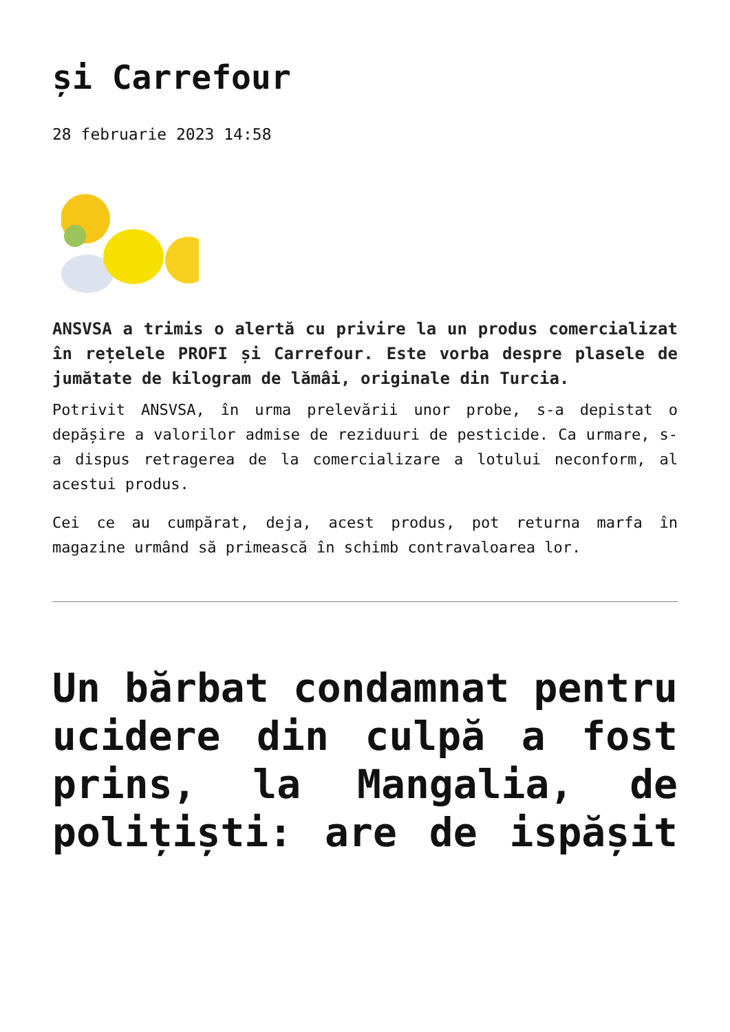și Carrefour
28 februarie 2023 14:58
ANSVSA a trimis o alertă cu privire la un produs comercializat în rețelele PROFI și Carrefour. Este vorba despre plasele de jumătate de kilogram de lămâi, originale din Turcia.
Potrivit ANSVSA, în urma prelevării unor probe, s-a depistat o depășire a valorilor admise de reziduuri de pesticide. Ca urmare, s-a dispus retragerea de la comercializare a lotului neconform, al acestui produs.
Cei ce au cumpărat, deja, acest produs, pot returna marfa în magazine urmând să primească în schimb contravaloarea lor.
Un bărbat condamnat pentru ucidere din culpă a fost prins, la Mangalia, de polițiști: are de ispășit